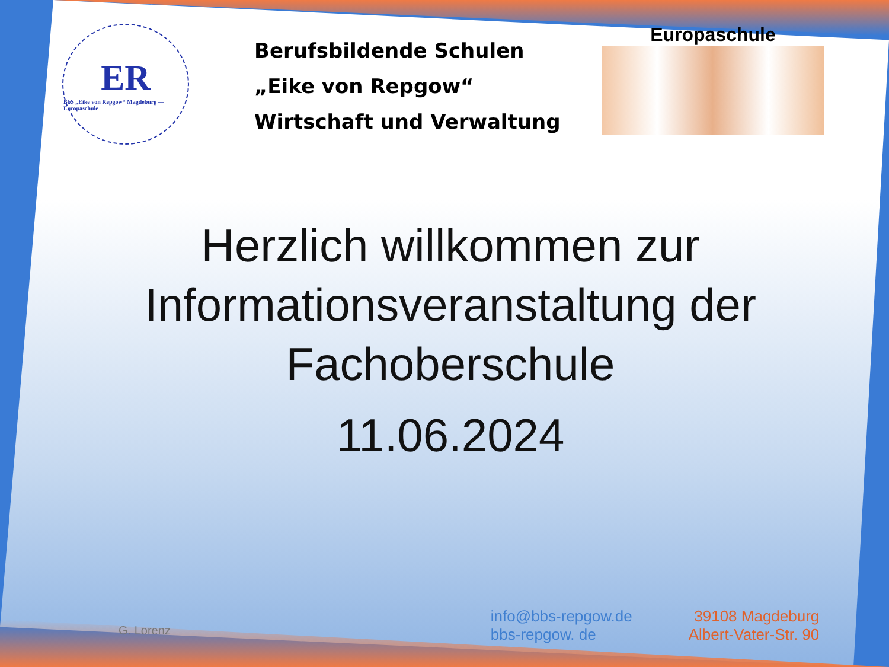ER
BbS „Eike von Repgow“ Magdeburg — Europaschule
Berufsbildende Schulen
„Eike von Repgow“
Wirtschaft und Verwaltung
Europaschule
Herzlich willkommen zur
Informationsveranstaltung der
Fachoberschule
11.06.2024
G. Lorenz
info@bbs-repgow.de
bbs-repgow. de
39108 Magdeburg
Albert-Vater-Str. 90